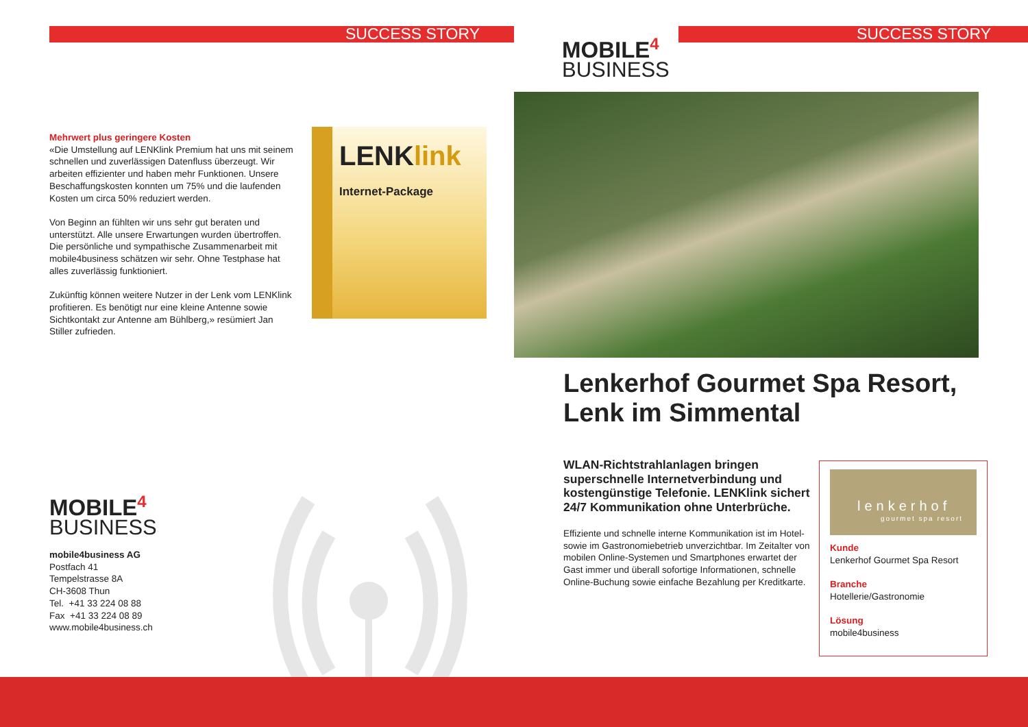SUCCESS STORY SUCCESS STORY
MOBILE<sup>4</sup>
BUSINESS
Mehrwert plus geringere Kosten
«Die Umstellung auf LENKlink Premium hat uns mit seinem schnellen und zuverlässigen Datenfluss überzeugt. Wir arbeiten effizienter und haben mehr Funktionen. Unsere Beschaffungskosten konnten um 75% und die laufenden Kosten um circa 50% reduziert werden.
Von Beginn an fühlten wir uns sehr gut beraten und unterstützt. Alle unsere Erwartungen wurden übertroffen. Die persönliche und sympathische Zusammenarbeit mit mobile4business schätzen wir sehr. Ohne Testphase hat alles zuverlässig funktioniert.
Zukünftig können weitere Nutzer in der Lenk vom LENKlink profitieren. Es benötigt nur eine kleine Antenne sowie Sichtkontakt zur Antenne am Bühlberg,» resümiert Jan Stiller zufrieden.
LENKlink
Internet-Package
Lenkerhof Gourmet Spa Resort, Lenk im Simmental
WLAN-Richtstrahlanlagen bringen superschnelle Internetverbindung und kostengünstige Telefonie. LENKlink sichert 24/7 Kommunikation ohne Unterbrüche.
Effiziente und schnelle interne Kommunikation ist im Hotel- sowie im Gastronomiebetrieb unverzichtbar. Im Zeitalter von mobilen Online-Systemen und Smartphones erwartet der Gast immer und überall sofortige Informationen, schnelle Online-Buchung sowie einfache Bezahlung per Kreditkarte.
lenkerhof
gourmet spa resort
Kunde
Lenkerhof Gourmet Spa Resort
Branche
Hotellerie/Gastronomie
Lösung
mobile4business
MOBILE<sup>4</sup>
BUSINESS
mobile4business AG
Postfach 41
Tempelstrasse 8A
CH-3608 Thun
Tel. +41 33 224 08 88
Fax +41 33 224 08 89
www.mobile4business.ch